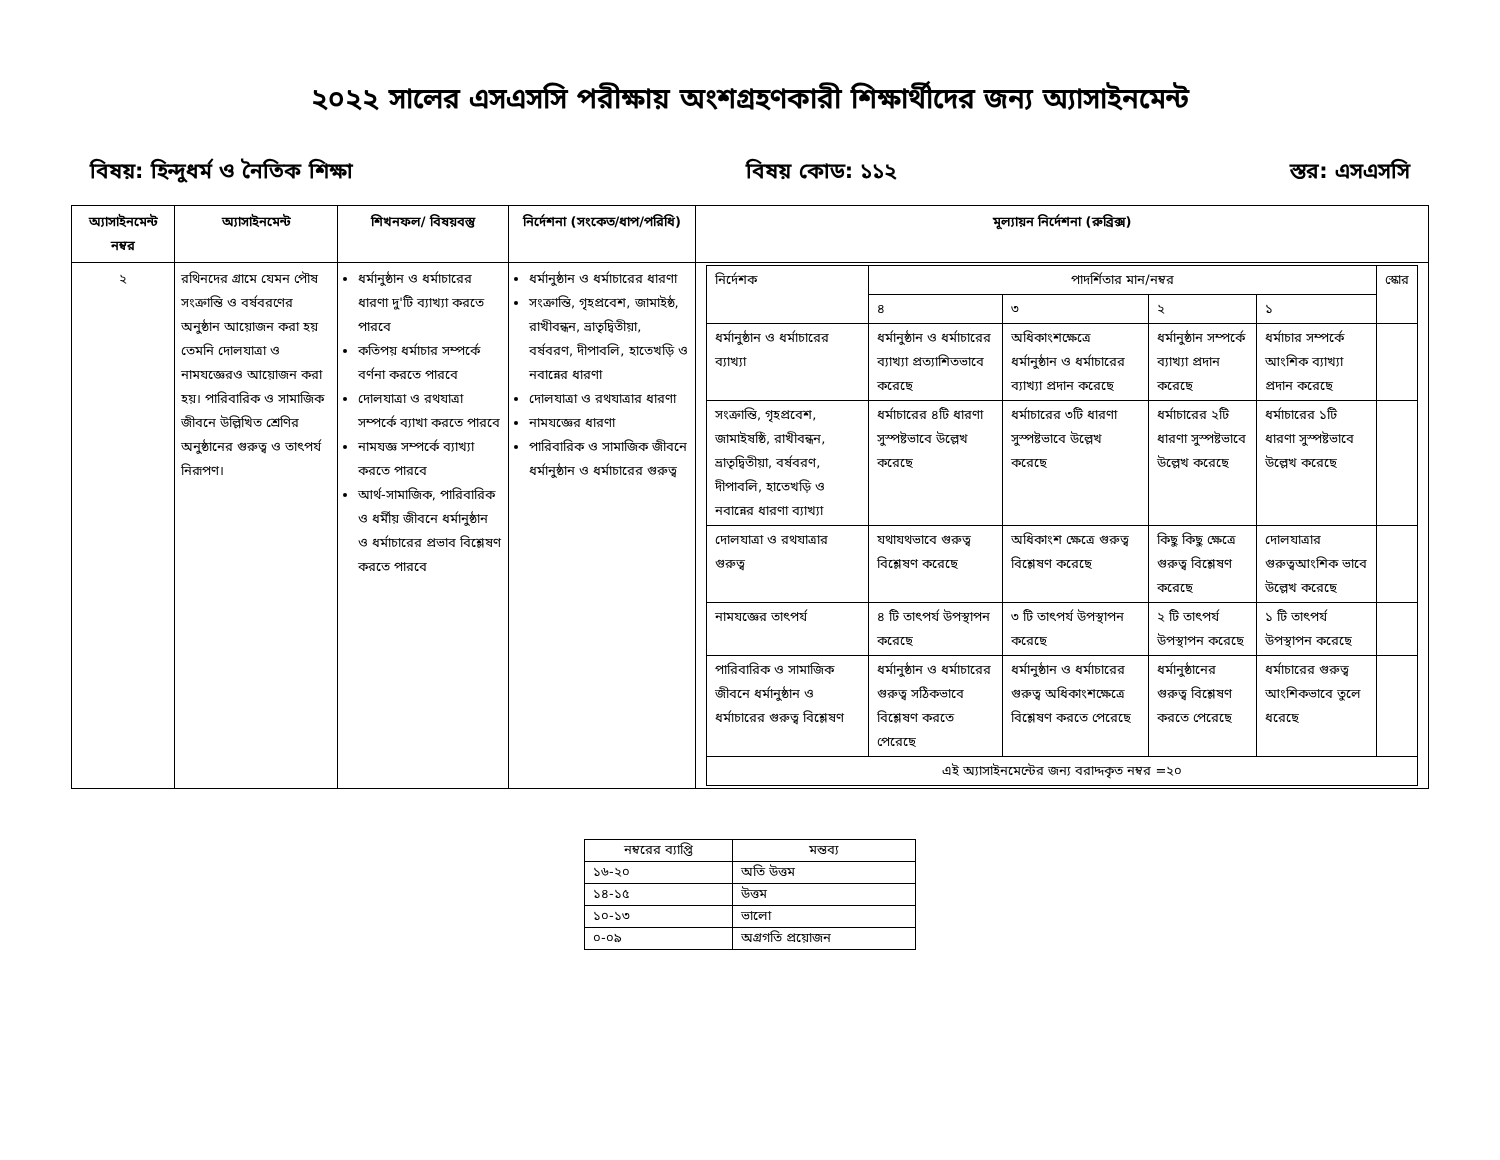২০২২ সালের এসএসসি পরীক্ষায় অংশগ্রহণকারী শিক্ষার্থীদের জন্য অ্যাসাইনমেন্ট
বিষয়: হিন্দুধর্ম ও নৈতিক শিক্ষা বিষয় কোড: ১১২ স্তর: এসএসসি
| অ্যাসাইনমেন্ট নম্বর | অ্যাসাইনমেন্ট | শিখনফল/ বিষয়বস্তু | নির্দেশনা (সংকেত/ধাপ/পরিধি) | মূল্যায়ন নির্দেশনা (রুব্রিক্স) |
| --- | --- | --- | --- | --- |
| ২ | রথিনদের গ্রামে যেমন পৌষ সংক্রান্তি ও বর্ষবরণের অনুষ্ঠান আয়োজন করা হয় তেমনি দোলযাত্রা ও নামযজ্ঞেরও আয়োজন করা হয়। পারিবারিক ও সামাজিক জীবনে উল্লিখিত শ্রেণির অনুষ্ঠানের গুরুত্ব ও তাৎপর্য নিরূপণ। | ধর্মানুষ্ঠান ও ধর্মাচারের ধারণা দু'টি ব্যাখ্যা করতে পারবে কতিপয় ধর্মাচার সম্পর্কে বর্ণনা করতে পারবে দোলযাত্রা ও রথযাত্রা সম্পর্কে ব্যাখা করতে পারবে নামযজ্ঞ সম্পর্কে ব্যাখ্যা করতে পারবে আর্থ-সামাজিক, পারিবারিক ও ধর্মীয় জীবনে ধর্মানুষ্ঠান ও ধর্মাচারের প্রভাব বিশ্লেষণ করতে পারবে | ধর্মানুষ্ঠান ও ধর্মাচারের ধারণা সংক্রান্তি, গৃহপ্রবেশ, জামাইষ্ঠ, রাখীবন্ধন, ভ্রাতৃদ্বিতীয়া, বর্ষবরণ, দীপাবলি, হাতেখড়ি ও নবান্নের ধারণা দোলযাত্রা ও রথযাত্রার ধারণা নামযজ্ঞের ধারণা পারিবারিক ও সামাজিক জীবনে ধর্মানুষ্ঠান ও ধর্মাচারের গুরুত্ব | / নির্দেশক / পাদর্শিতার মান/নম্বর / / / / স্কোর / / / ৪ / ৩ / ২ / ১ / / / ধর্মানুষ্ঠান ও ধর্মাচারের ব্যাখ্যা / ধর্মানুষ্ঠান ও ধর্মাচারের ব্যাখ্যা প্রত্যাশিতভাবে করেছে / অধিকাংশক্ষেত্রে ধর্মানুষ্ঠান ও ধর্মাচারের ব্যাখ্যা প্রদান করেছে / ধর্মানুষ্ঠান সম্পর্কে ব্যাখ্যা প্রদান করেছে / ধর্মাচার সম্পর্কে আংশিক ব্যাখ্যা প্রদান করেছে / / / সংক্রান্তি, গৃহপ্রবেশ, জামাইষষ্ঠি, রাখীবন্ধন, ভ্রাতৃদ্বিতীয়া, বর্ষবরণ, দীপাবলি, হাতেখড়ি ও নবান্নের ধারণা ব্যাখ্যা / ধর্মাচারের ৪টি ধারণা সুস্পষ্টভাবে উল্লেখ করেছে / ধর্মাচারের ৩টি ধারণা সুস্পষ্টভাবে উল্লেখ করেছে / ধর্মাচারের ২টি ধারণা সুস্পষ্টভাবে উল্লেখ করেছে / ধর্মাচারের ১টি ধারণা সুস্পষ্টভাবে উল্লেখ করেছে / / / দোলযাত্রা ও রথযাত্রার গুরুত্ব / যথাযথভাবে গুরুত্ব বিশ্লেষণ করেছে / অধিকাংশ ক্ষেত্রে গুরুত্ব বিশ্লেষণ করেছে / কিছু কিছু ক্ষেত্রে গুরুত্ব বিশ্লেষণ করেছে / দোলযাত্রার গুরুত্বআংশিক ভাবে উল্লেখ করেছে / / / নামযজ্ঞের তাৎপর্য / ৪ টি তাৎপর্য উপস্থাপন করেছে / ৩ টি তাৎপর্য উপস্থাপন করেছে / ২ টি তাৎপর্য উপস্থাপন করেছে / ১ টি তাৎপর্য উপস্থাপন করেছে / / / পারিবারিক ও সামাজিক জীবনে ধর্মানুষ্ঠান ও ধর্মাচারের গুরুত্ব বিশ্লেষণ / ধর্মানুষ্ঠান ও ধর্মাচারের গুরুত্ব সঠিকভাবে বিশ্লেষণ করতে পেরেছে / ধর্মানুষ্ঠান ও ধর্মাচারের গুরুত্ব অধিকাংশক্ষেত্রে বিশ্লেষণ করতে পেরেছে / ধর্মানুষ্ঠানের গুরুত্ব বিশ্লেষণ করতে পেরেছে / ধর্মাচারের গুরুত্ব আংশিকভাবে তুলে ধরেছে / / / এই অ্যাসাইনমেন্টের জন্য বরাদ্দকৃত নম্বর =২০ / / / / / / |
| নম্বরের ব্যাপ্তি | মন্তব্য |
| --- | --- |
| ১৬-২০ | অতি উত্তম |
| ১৪-১৫ | উত্তম |
| ১০-১৩ | ভালো |
| ০-০৯ | অগ্রগতি প্রয়োজন |